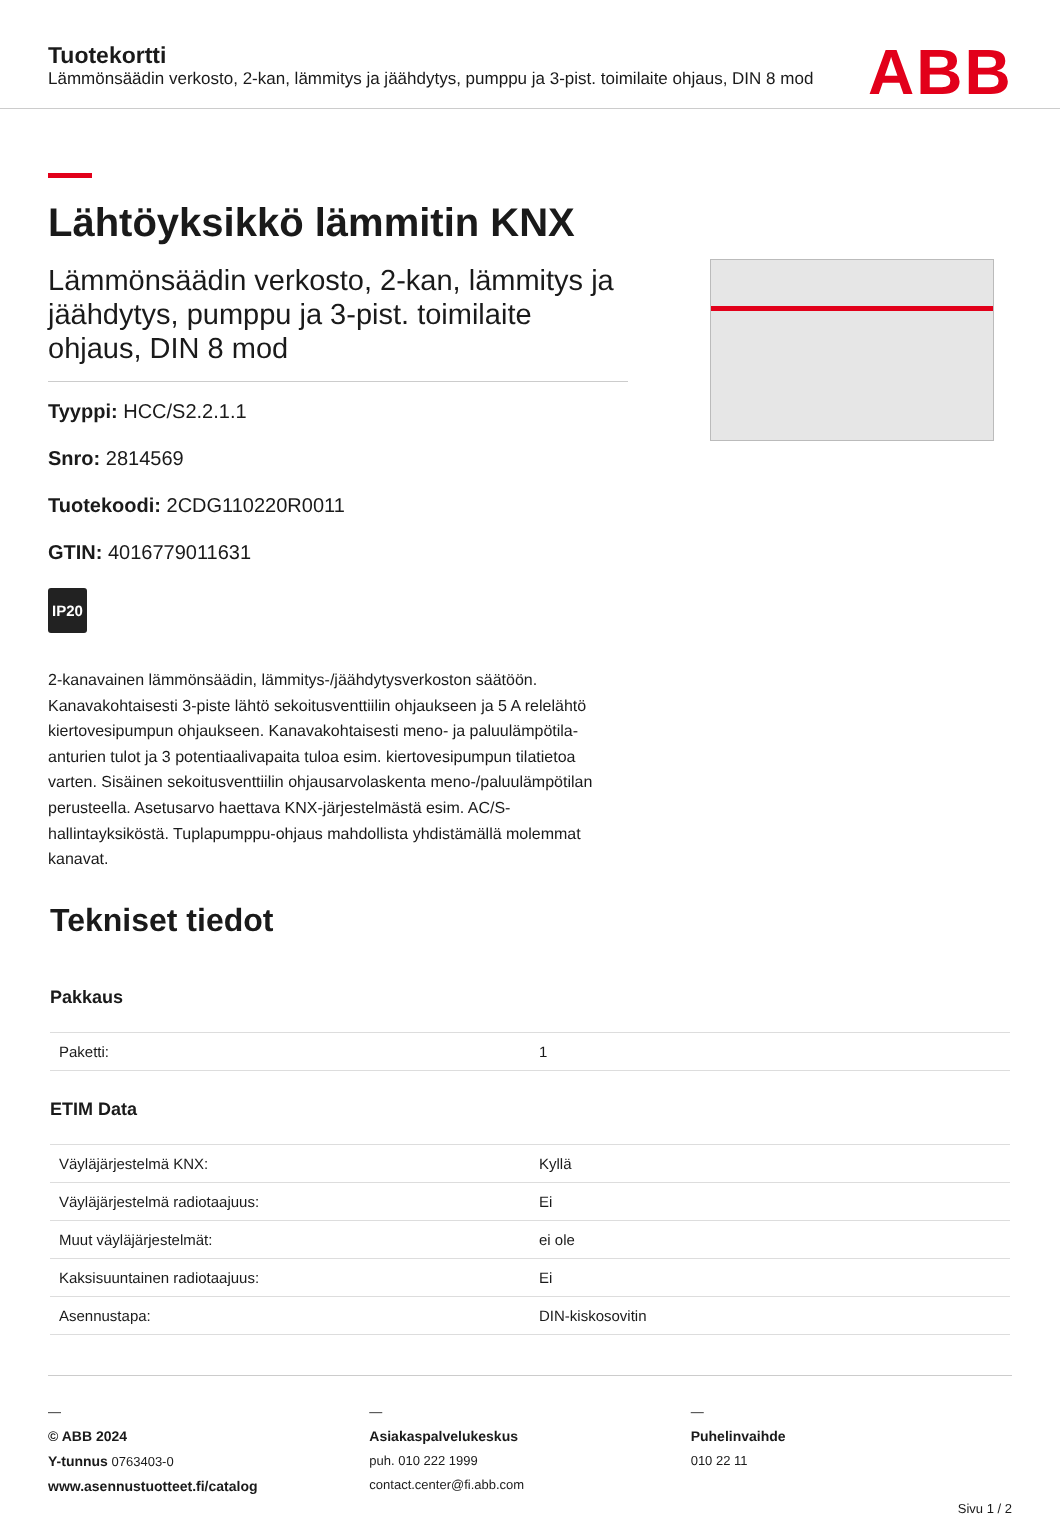Tuotekortti
Lämmönsäädin verkosto, 2-kan, lämmitys ja jäähdytys, pumppu ja 3-pist. toimilaite ohjaus, DIN 8 mod
ABB
Lähtöyksikkö lämmitin KNX
Lämmönsäädin verkosto, 2-kan, lämmitys ja jäähdytys, pumppu ja 3-pist. toimilaite ohjaus, DIN 8 mod
Tyyppi: HCC/S2.2.1.1
Snro: 2814569
Tuotekoodi: 2CDG110220R0011
GTIN: 4016779011631
IP20
2-kanavainen lämmönsäädin, lämmitys-/jäähdytysverkoston säätöön. Kanavakohtaisesti 3-piste lähtö sekoitusventtiilin ohjaukseen ja 5 A relelähtö kiertovesipumpun ohjaukseen. Kanavakohtaisesti meno- ja paluulämpötila-anturien tulot ja 3 potentiaalivapaita tuloa esim. kiertovesipumpun tilatietoa varten. Sisäinen sekoitusventtiilin ohjausarvolaskenta meno-/paluulämpötilan perusteella. Asetusarvo haettava KNX-järjestelmästä esim. AC/S-hallintayksiköstä. Tuplapumppu-ohjaus mahdollista yhdistämällä molemmat kanavat.
Tekniset tiedot
Pakkaus
| Paketti: | 1 |
ETIM Data
| Väyläjärjestelmä KNX: | Kyllä |
| Väyläjärjestelmä radiotaajuus: | Ei |
| Muut väyläjärjestelmät: | ei ole |
| Kaksisuuntainen radiotaajuus: | Ei |
| Asennustapa: | DIN-kiskosovitin |
—
© ABB 2024
Y-tunnus 0763403-0
www.asennustuotteet.fi/catalog
—
Asiakaspalvelukeskus
puh. 010 222 1999
contact.center@fi.abb.com
—
Puhelinvaihde
010 22 11
Sivu 1 / 2